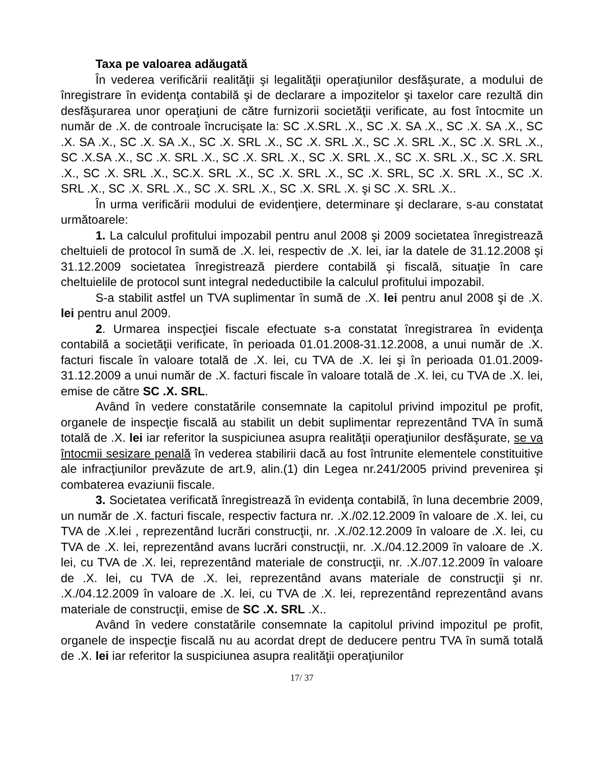Taxa pe valoarea adăugată
În vederea verificării realităţii şi legalităţii operaţiunilor desfăşurate, a modului de înregistrare în evidenţa contabilă şi de declarare a impozitelor şi taxelor care rezultă din desfăşurarea unor operaţiuni de către furnizorii societăţii verificate, au fost întocmite un număr de .X. de controale încrucişate la: SC .X.SRL .X., SC .X. SA .X., SC .X. SA .X., SC .X. SA .X., SC .X. SA .X., SC .X. SRL .X., SC .X. SRL .X., SC .X. SRL .X., SC .X. SRL .X., SC .X.SA .X., SC .X. SRL .X., SC .X. SRL .X., SC .X. SRL .X., SC .X. SRL .X., SC .X. SRL .X., SC .X. SRL .X., SC.X. SRL .X., SC .X. SRL .X., SC .X. SRL, SC .X. SRL .X., SC .X. SRL .X., SC .X. SRL .X., SC .X. SRL .X., SC .X. SRL .X. şi SC .X. SRL .X..
În urma verificării modului de evidenţiere, determinare şi declarare, s-au constatat următoarele:
1. La calculul profitului impozabil pentru anul 2008 şi 2009 societatea înregistrează cheltuieli de protocol în sumă de .X. lei, respectiv de .X. lei, iar la datele de 31.12.2008 şi 31.12.2009 societatea înregistrează pierdere contabilă şi fiscală, situaţie în care cheltuielile de protocol sunt integral nedeductibile la calculul profitului impozabil.
S-a stabilit astfel un TVA suplimentar în sumă de .X. lei pentru anul 2008 şi de .X. lei pentru anul 2009.
2. Urmarea inspecţiei fiscale efectuate s-a constatat înregistrarea în evidenţa contabilă a societăţii verificate, în perioada 01.01.2008-31.12.2008, a unui număr de .X. facturi fiscale în valoare totală de .X. lei, cu TVA de .X. lei şi în perioada 01.01.2009-31.12.2009 a unui număr de .X. facturi fiscale în valoare totală de .X. lei, cu TVA de .X. lei, emise de către SC .X. SRL.
Având în vedere constatările consemnate la capitolul privind impozitul pe profit, organele de inspecţie fiscală au stabilit un debit suplimentar reprezentând TVA în sumă totală de .X. lei iar referitor la suspiciunea asupra realităţii operaţiunilor desfăşurate, se va întocmii sesizare penală în vederea stabilirii dacă au fost întrunite elementele constituitive ale infracţiunilor prevăzute de art.9, alin.(1) din Legea nr.241/2005 privind prevenirea şi combaterea evaziunii fiscale.
3. Societatea verificată înregistrează în evidenţa contabilă, în luna decembrie 2009, un număr de .X. facturi fiscale, respectiv factura nr. .X./02.12.2009 în valoare de .X. lei, cu TVA de .X.lei , reprezentând lucrări construcţii, nr. .X./02.12.2009 în valoare de .X. lei, cu TVA de .X. lei, reprezentând avans lucrări construcţii, nr. .X./04.12.2009 în valoare de .X. lei, cu TVA de .X. lei, reprezentând materiale de construcţii, nr. .X./07.12.2009 în valoare de .X. lei, cu TVA de .X. lei, reprezentând avans materiale de construcţii şi nr. .X./04.12.2009 în valoare de .X. lei, cu TVA de .X. lei, reprezentând reprezentând avans materiale de construcţii, emise de SC .X. SRL .X..
Având în vedere constatările consemnate la capitolul privind impozitul pe profit, organele de inspecţie fiscală nu au acordat drept de deducere pentru TVA în sumă totală de .X. lei iar referitor la suspiciunea asupra realităţii operaţiunilor
17/ 37